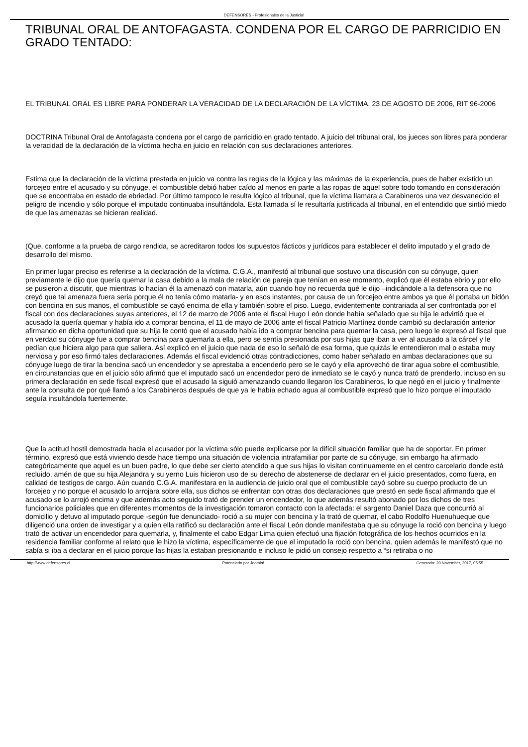DEFENSORES - Profesionales de la Justicia!
TRIBUNAL ORAL DE ANTOFAGASTA. CONDENA POR EL CARGO DE PARRICIDIO EN GRADO TENTADO:
EL TRIBUNAL ORAL ES LIBRE PARA PONDERAR LA VERACIDAD DE LA DECLARACIÓN DE LA VÍCTIMA. 23 DE AGOSTO DE 2006, RIT 96-2006
DOCTRINA Tribunal Oral de Antofagasta condena por el cargo de parricidio en grado tentado. A juicio del tribunal oral, los jueces son libres para ponderar la veracidad de la declaración de la víctima hecha en juicio en relación con sus declaraciones anteriores.
Estima que la declaración de la víctima prestada en juicio va contra las reglas de la lógica y las máximas de la experiencia, pues de haber existido un forcejeo entre el acusado y su cónyuge, el combustible debió haber caído al menos en parte a las ropas de aquel sobre todo tomando en consideración que se encontraba en estado de ebriedad. Por último tampoco le resulta lógico al tribunal, que la víctima llamara a Carabineros una vez desvanecido el peligro de incendio y sólo porque el imputado continuaba insultándola. Esta llamada sí le resultaría justificada al tribunal, en el entendido que sintió miedo de que las amenazas se hicieran realidad.
(Que, conforme a la prueba de cargo rendida, se acreditaron todos los supuestos fácticos y jurídicos para establecer el delito imputado y el grado de desarrollo del mismo.
En primer lugar preciso es referirse a la declaración de la víctima. C.G.A., manifestó al tribunal que sostuvo una discusión con su cónyuge, quien previamente le dijo que quería quemar la casa debido a la mala de relación de pareja que tenían en ese momento, explicó que él estaba ebrio y por ello se pusieron a discutir, que mientras lo hacían él la amenazó con matarla, aún cuando hoy no recuerda qué le dijo –indicándole a la defensora que no creyó que tal amenaza fuera seria porque él no tenía cómo matarla- y en esos instantes, por causa de un forcejeo entre ambos ya que él portaba un bidón con bencina en sus manos, el combustible se cayó encima de ella y también sobre el piso. Luego, evidentemente contrariada al ser confrontada por el fiscal con dos declaraciones suyas anteriores, el 12 de marzo de 2006 ante el fiscal Hugo León donde había señalado que su hija le advirtió que el acusado la quería quemar y había ido a comprar bencina, el 11 de mayo de 2006 ante el fiscal Patricio Martínez donde cambió su declaración anterior afirmando en dicha oportunidad que su hija le contó que el acusado había ido a comprar bencina para quemar la casa, pero luego le expresó al fiscal que en verdad su cónyuge fue a comprar bencina para quemarla a ella, pero se sentía presionada por sus hijas que iban a ver al acusado a la cárcel y le pedían que hiciera algo para que saliera. Así explicó en el juicio que nada de eso lo señaló de esa forma, que quizás le entendieron mal o estaba muy nerviosa y por eso firmó tales declaraciones. Además el fiscal evidenció otras contradicciones, como haber señalado en ambas declaraciones que su cónyuge luego de tirar la bencina sacó un encendedor y se aprestaba a encenderlo pero se le cayó y ella aprovechó de tirar agua sobre el combustible, en circunstancias que en el juicio sólo afirmó que el imputado sacó un encendedor pero de inmediato se le cayó y nunca trató de prenderlo, incluso en su primera declaración en sede fiscal expresó que el acusado la siguió amenazando cuando llegaron los Carabineros, lo que negó en el juicio y finalmente ante la consulta de por qué llamó a los Carabineros después de que ya le había echado agua al combustible expresó que lo hizo porque el imputado seguía insultándola fuertemente.
Que la actitud hostil demostrada hacia el acusador por la víctima sólo puede explicarse por la difícil situación familiar que ha de soportar. En primer término, expresó que está viviendo desde hace tiempo una situación de violencia intrafamiliar por parte de su cónyuge, sin embargo ha afirmado categóricamente que aquel es un buen padre, lo que debe ser cierto atendido a que sus hijas lo visitan continuamente en el centro carcelario donde está recluido, amén de que su hija Alejandra y su yerno Luis hicieron uso de su derecho de abstenerse de declarar en el juicio presentados, como fuera, en calidad de testigos de cargo. Aún cuando C.G.A. manifestara en la audiencia de juicio oral que el combustible cayó sobre su cuerpo producto de un forcejeo y no porque el acusado lo arrojara sobre ella, sus dichos se enfrentan con otras dos declaraciones que prestó en sede fiscal afirmando que el acusado se lo arrojó encima y que además acto seguido trató de prender un encendedor, lo que además resultó abonado por los dichos de tres funcionarios policiales que en diferentes momentos de la investigación tomaron contacto con la afectada: el sargento Daniel Daza que concurrió al domicilio y detuvo al imputado porque -según fue denunciado- roció a su mujer con bencina y la trató de quemar, el cabo Rodolfo Huenuhueque que diligenció una orden de investigar y a quien ella ratificó su declaración ante el fiscal León donde manifestaba que su cónyuge la roció con bencina y luego trató de activar un encendedor para quemarla, y, finalmente el cabo Edgar Lima quien efectuó una fijación fotográfica de los hechos ocurridos en la residencia familiar conforme al relato que le hizo la víctima, específicamente de que el imputado la roció con bencina, quien además le manifestó que no sabía si iba a declarar en el juicio porque las hijas la estaban presionando e incluso le pidió un consejo respecto a “si retiraba o no
http://www.defensores.cl Potenciado por Joomla! Generado: 20 November, 2017, 05:55